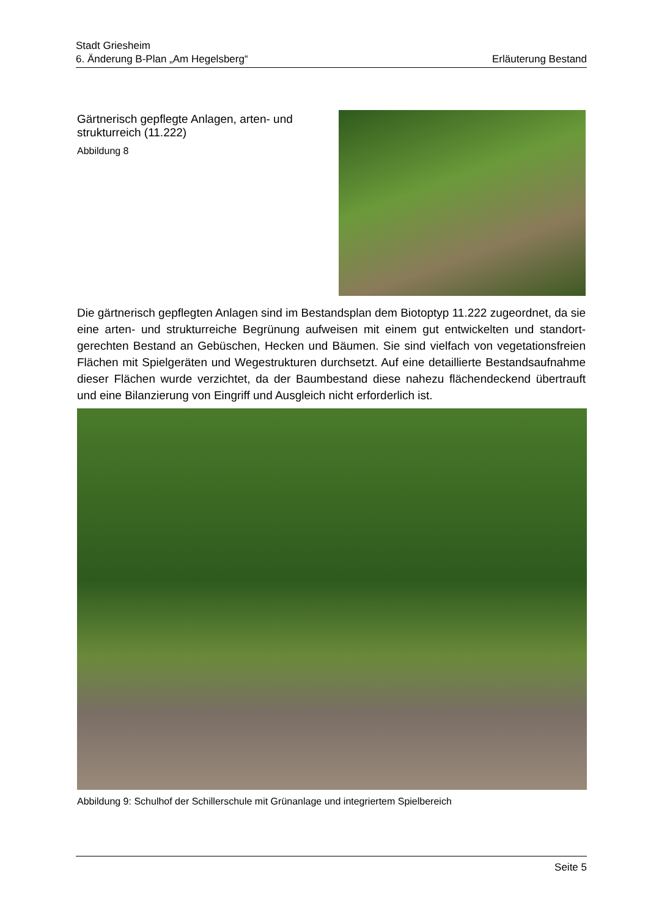Stadt Griesheim
6. Änderung B-Plan „Am Hegelsberg“Erläuterung Bestand
Gärtnerisch gepflegte Anlagen, arten- und
strukturreich (11.222)
Abbildung 8
Die gärtnerisch gepflegten Anlagen sind im Bestandsplan dem Biotoptyp 11.222 zugeordnet, da sie eine arten- und strukturreiche Begrünung aufweisen mit einem gut entwickelten und standort­gerechten Bestand an Gebüschen, Hecken und Bäumen. Sie sind vielfach von vegetationsfreien Flächen mit Spielgeräten und Wegestrukturen durchsetzt. Auf eine detaillierte Bestandsauf­nahme dieser Flächen wurde verzichtet, da der Baumbestand diese nahezu flächendeckend übertrauft und eine Bilanzierung von Eingriff und Ausgleich nicht erforderlich ist.
Abbildung 9: Schulhof der Schillerschule mit Grünanlage und integriertem Spielbereich
Seite 5